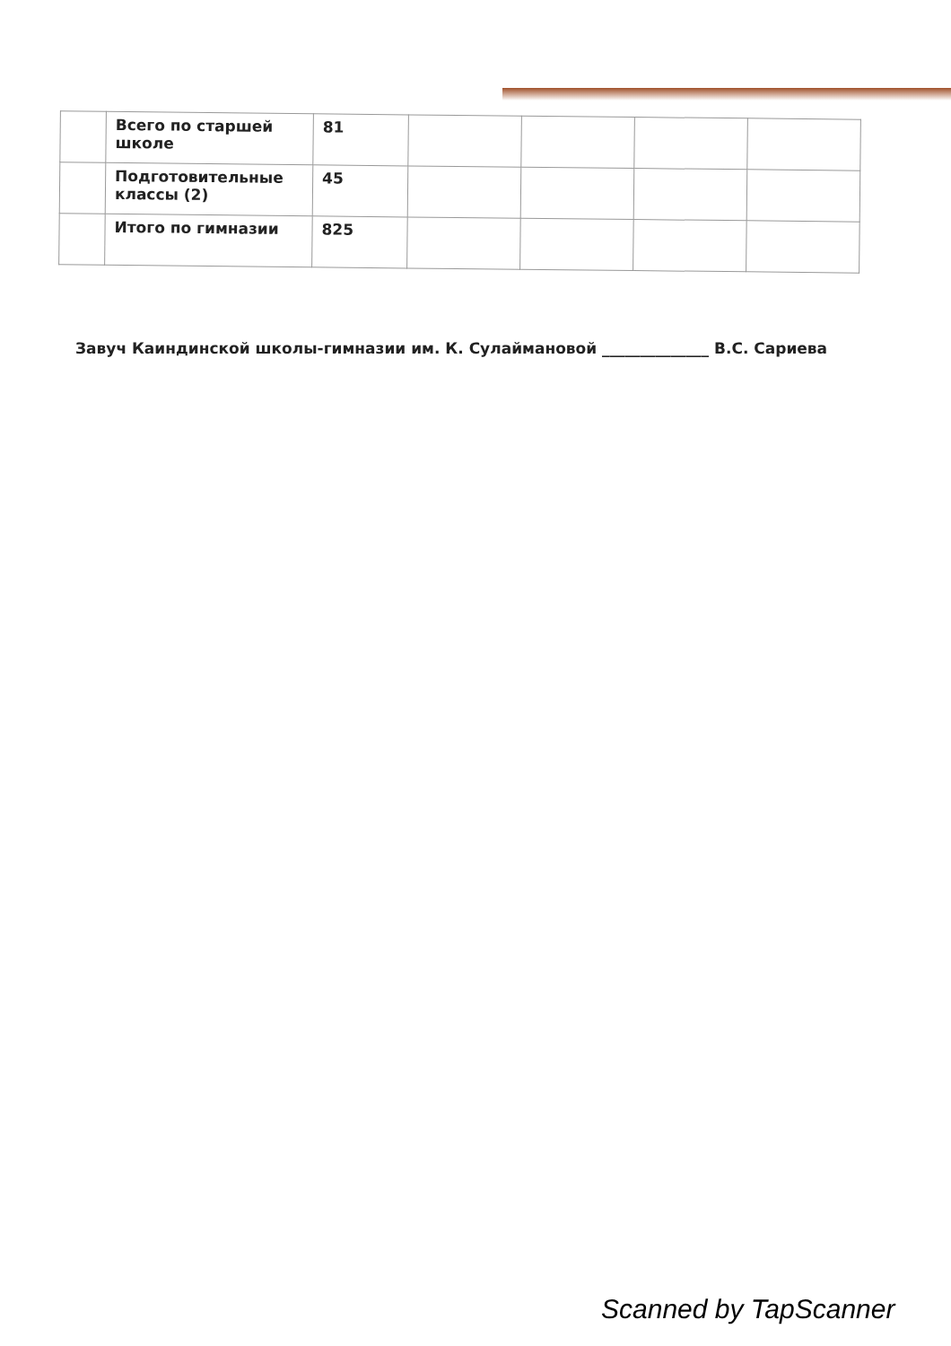| | Всего по старшей школе | 81 | | | | |
| | Подготовительные классы (2) | 45 | | | | |
| | Итого по гимназии | 825 | | | | |
Завуч Каиндинской школы-гимназии им. К. Сулаймановой ______________ В.С. Сариева
Scanned by TapScanner